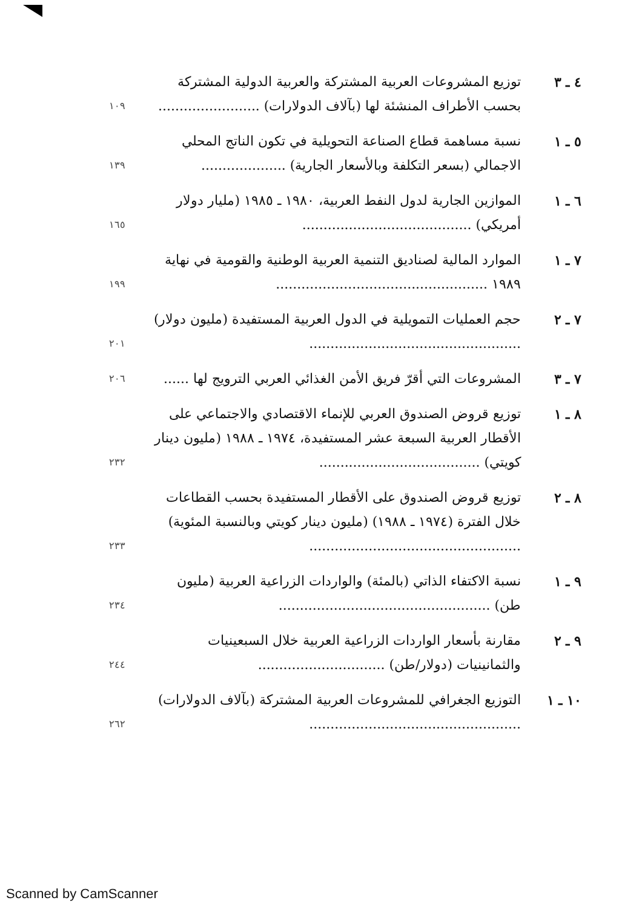٤ ـ ٣ توزيع المشروعات العربية المشتركة والعربية الدولية المشتركة بحسب الأطراف المنشئة لها (بآلاف الدولارات) ........................
١٠٩
٥ ـ ١ نسبة مساهمة قطاع الصناعة التحويلية في تكون الناتج المحلي الاجمالي (بسعر التكلفة وبالأسعار الجارية) ....................
١٣٩
٦ ـ ١ الموازين الجارية لدول النفط العربية، ١٩٨٠ ـ ١٩٨٥ (مليار دولار أمريكي) ........................................
١٦٥
٧ ـ ١ الموارد المالية لصناديق التنمية العربية الوطنية والقومية في نهاية ١٩٨٩ ..................................................
١٩٩
٧ ـ ٢ حجم العمليات التمويلية في الدول العربية المستفيدة (مليون دولار) ..................................................
٢٠١
٧ ـ ٣ المشروعات التي أقرّ فريق الأمن الغذائي العربي الترويج لها ......
٢٠٦
٨ ـ ١ توزيع قروض الصندوق العربي للإنماء الاقتصادي والاجتماعي على الأقطار العربية السبعة عشر المستفيدة، ١٩٧٤ ـ ١٩٨٨ (مليون دينار كويتي) ......................................
٢٣٢
٨ ـ ٢ توزيع قروض الصندوق على الأقطار المستفيدة بحسب القطاعات خلال الفترة (١٩٧٤ ـ ١٩٨٨) (مليون دينار كويتي وبالنسبة المئوية) ..................................................
٢٣٣
٩ ـ ١ نسبة الاكتفاء الذاتي (بالمئة) والواردات الزراعية العربية (مليون طن) ..................................................
٢٣٤
٩ ـ ٢ مقارنة بأسعار الواردات الزراعية العربية خلال السبعينيات والثمانينيات (دولار/طن) ..............................
٢٤٤
١٠ ـ ١ التوزيع الجغرافي للمشروعات العربية المشتركة (بآلاف الدولارات) ..................................................
٢٦٢
Scanned by CamScanner